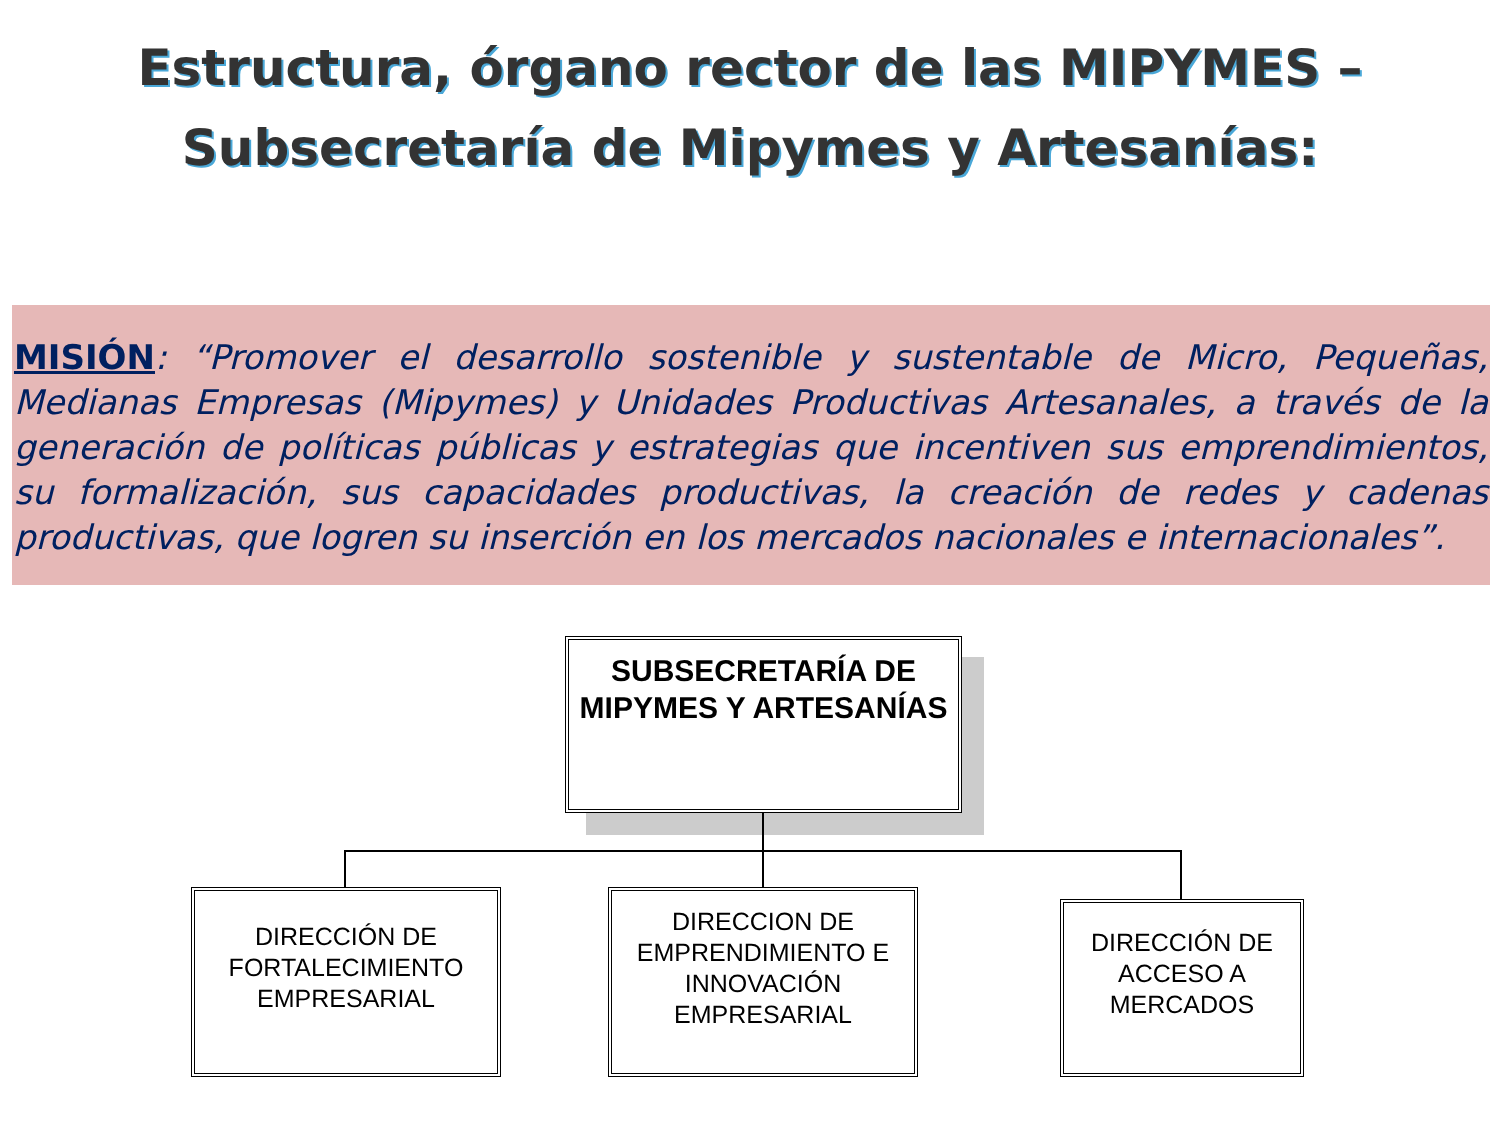Estructura, órgano rector de las MIPYMES –
Subsecretaría de Mipymes y Artesanías:
MISIÓN: “Promover el desarrollo sostenible y sustentable de Micro, Pequeñas, Medianas Empresas (Mipymes) y Unidades Productivas Artesanales, a través de la generación de políticas públicas y estrategias que incentiven sus emprendimientos, su formalización, sus capacidades productivas, la creación de redes y cadenas productivas, que logren su inserción en los mercados nacionales e internacionales”.
SUBSECRETARÍA DE MIPYMES Y ARTESANÍAS
DIRECCIÓN DE FORTALECIMIENTO EMPRESARIAL
DIRECCION DE EMPRENDIMIENTO E INNOVACIÓN EMPRESARIAL
DIRECCIÓN DE ACCESO A MERCADOS